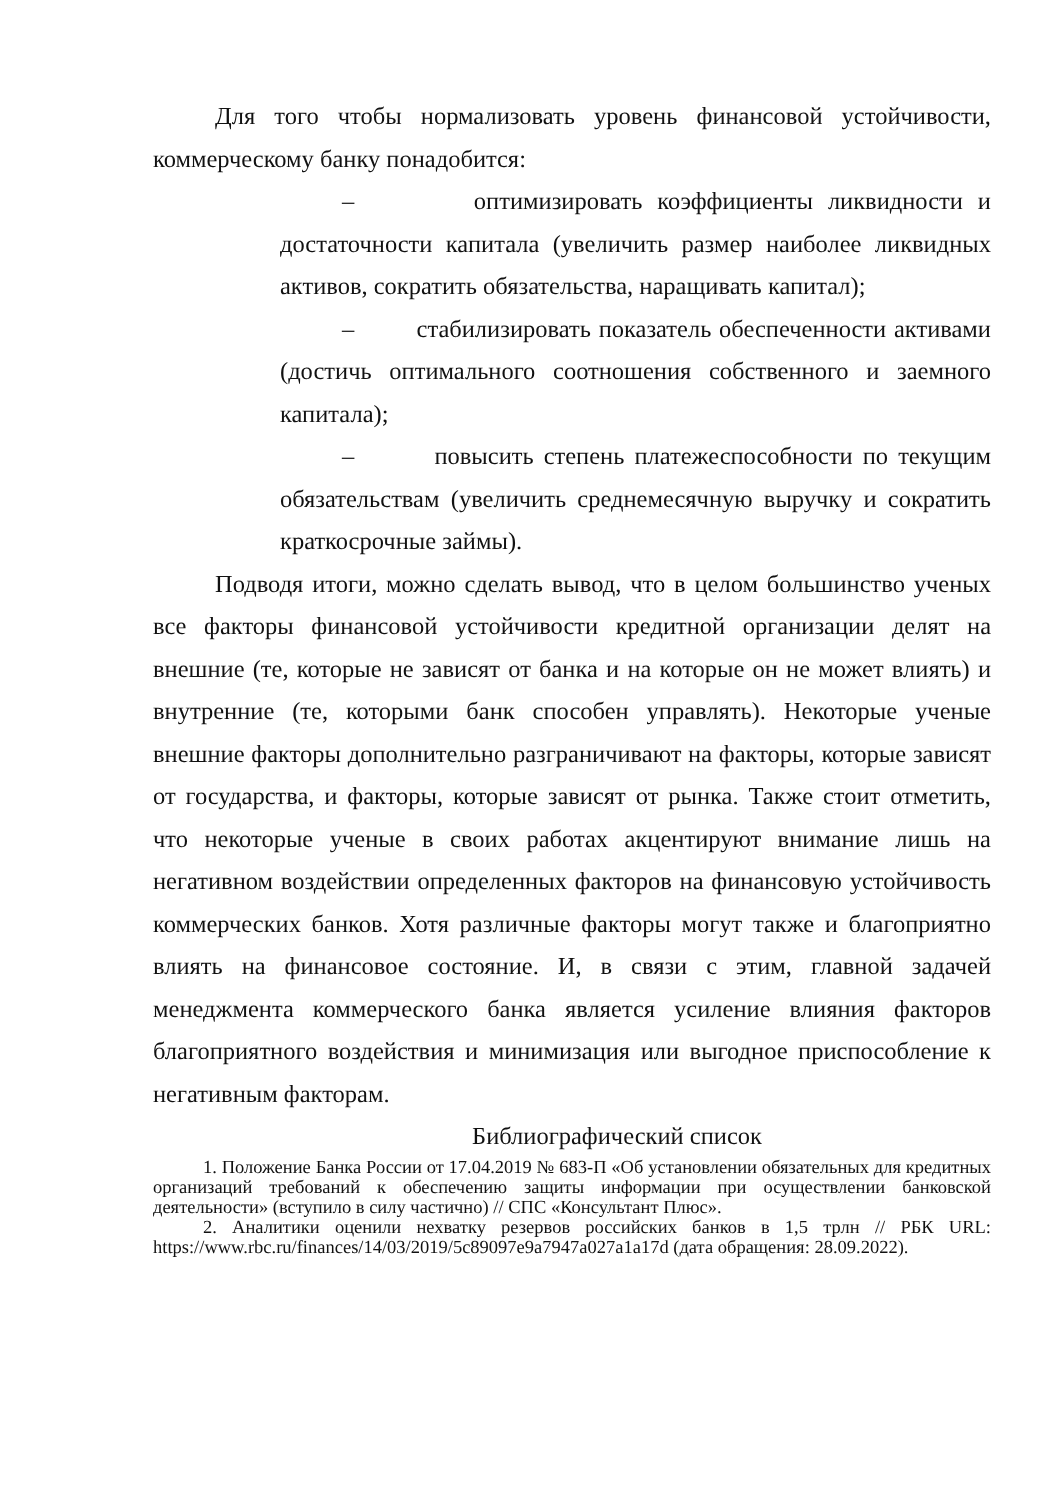Для того чтобы нормализовать уровень финансовой устойчивости, коммерческому банку понадобится:
– оптимизировать коэффициенты ликвидности и достаточности капитала (увеличить размер наиболее ликвидных активов, сократить обязательства, наращивать капитал);
– стабилизировать показатель обеспеченности активами (достичь оптимального соотношения собственного и заемного капитала);
– повысить степень платежеспособности по текущим обязательствам (увеличить среднемесячную выручку и сократить краткосрочные займы).
Подводя итоги, можно сделать вывод, что в целом большинство ученых все факторы финансовой устойчивости кредитной организации делят на внешние (те, которые не зависят от банка и на которые он не может влиять) и внутренние (те, которыми банк способен управлять). Некоторые ученые внешние факторы дополнительно разграничивают на факторы, которые зависят от государства, и факторы, которые зависят от рынка. Также стоит отметить, что некоторые ученые в своих работах акцентируют внимание лишь на негативном воздействии определенных факторов на финансовую устойчивость коммерческих банков. Хотя различные факторы могут также и благоприятно влиять на финансовое состояние. И, в связи с этим, главной задачей менеджмента коммерческого банка является усиление влияния факторов благоприятного воздействия и минимизация или выгодное приспособление к негативным факторам.
Библиографический список
1. Положение Банка России от 17.04.2019 № 683-П «Об установлении обязательных для кредитных организаций требований к обеспечению защиты информации при осуществлении банковской деятельности» (вступило в силу частично) // СПС «Консультант Плюс».
2. Аналитики оценили нехватку резервов российских банков в 1,5 трлн // РБК URL: https://www.rbc.ru/finances/14/03/2019/5c89097e9a7947a027a1a17d (дата обращения: 28.09.2022).